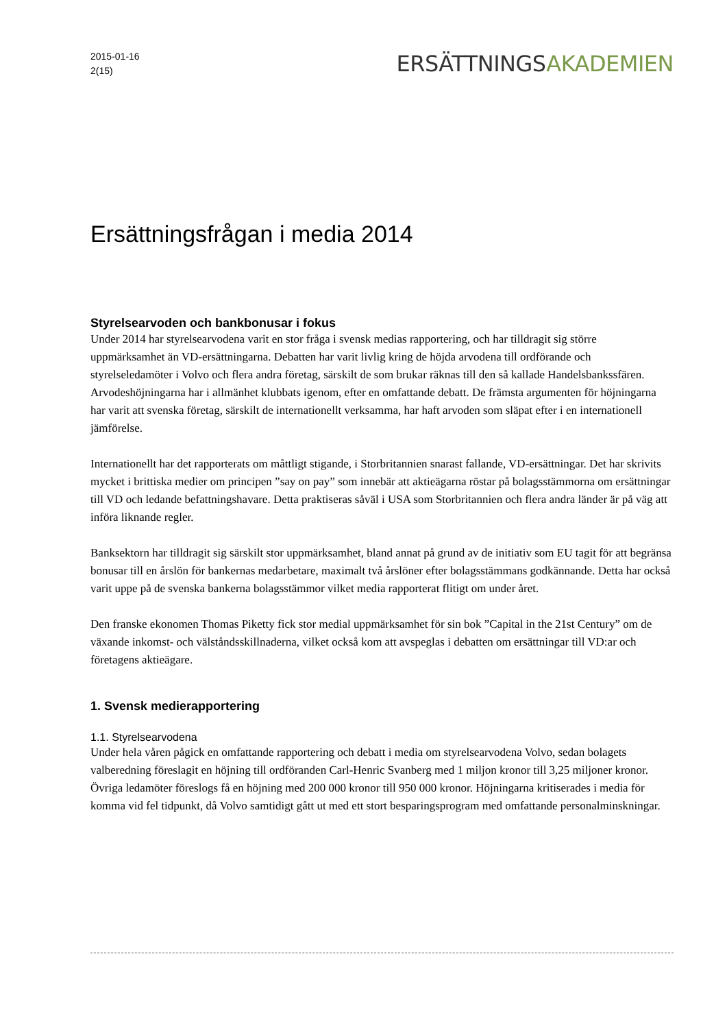2015-01-16
2(15)
ERSÄTTNINGSAKADEMIEN
Ersättningsfrågan i media 2014
Styrelsearvoden och bankbonusar i fokus
Under 2014 har styrelsearvodena varit en stor fråga i svensk medias rapportering, och har tilldragit sig större uppmärksamhet än VD-ersättningarna. Debatten har varit livlig kring de höjda arvodena till ordförande och styrelseledamöter i Volvo och flera andra företag, särskilt de som brukar räknas till den så kallade Handelsbankssfären. Arvodeshöjningarna har i allmänhet klubbats igenom, efter en omfattande debatt. De främsta argumenten för höjningarna har varit att svenska företag, särskilt de internationellt verksamma, har haft arvoden som släpat efter i en internationell jämförelse.
Internationellt har det rapporterats om måttligt stigande, i Storbritannien snarast fallande, VD-ersättningar. Det har skrivits mycket i brittiska medier om principen ”say on pay” som innebär att aktieägarna röstar på bolagsstämmorna om ersättningar till VD och ledande befattningshavare. Detta praktiseras såväl i USA som Storbritannien och flera andra länder är på väg att införa liknande regler.
Banksektorn har tilldragit sig särskilt stor uppmärksamhet, bland annat på grund av de initiativ som EU tagit för att begränsa bonusar till en årslön för bankernas medarbetare, maximalt två årslöner efter bolagsstämmans godkännande. Detta har också varit uppe på de svenska bankerna bolagsstämmor vilket media rapporterat flitigt om under året.
Den franske ekonomen Thomas Piketty fick stor medial uppmärksamhet för sin bok ”Capital in the 21st Century” om de växande inkomst- och välståndsskillnaderna, vilket också kom att avspeglas i debatten om ersättningar till VD:ar och företagens aktieägare.
1. Svensk medierapportering
1.1. Styrelsearvodena
Under hela våren pågick en omfattande rapportering och debatt i media om styrelsearvodena Volvo, sedan bolagets valberedning föreslagit en höjning till ordföranden Carl-Henric Svanberg med 1 miljon kronor till 3,25 miljoner kronor. Övriga ledamöter föreslogs få en höjning med 200 000 kronor till 950 000 kronor. Höjningarna kritiserades i media för komma vid fel tidpunkt, då Volvo samtidigt gått ut med ett stort besparingsprogram med omfattande personalminskningar.